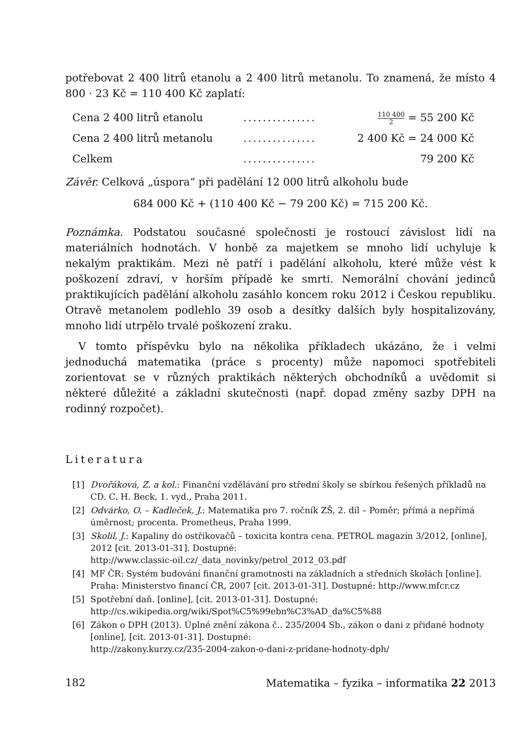potřebovat 2 400 litrů etanolu a 2 400 litrů metanolu. To znamená, že místo 4 800 · 23 Kč = 110 400 Kč zaplatí:
| Cena 2 400 litrů etanolu | ............... | 110 400 2 = 55 200 Kč |
| Cena 2 400 litrů metanolu | ............... | 2 400 Kč = 24 000 Kč |
| Celkem | ............... | 79 200 Kč |
Závěr. Celková „úspora“ při padělání 12 000 litrů alkoholu bude
684 000 Kč + (110 400 Kč − 79 200 Kč) = 715 200 Kč.
Poznámka. Podstatou současné společnosti je rostoucí závislost lidí na materiálních hodnotách. V honbě za majetkem se mnoho lidí uchyluje k nekalým praktikám. Mezi ně patří i padělání alkoholu, které může vést k poškození zdraví, v horším případě ke smrti. Nemorální chování jedinců praktikujících padělání alkoholu zasáhlo koncem roku 2012 i Českou republiku. Otravě metanolem podlehlo 39 osob a desítky dalších byly hospitalizovány, mnoho lidí utrpělo trvalé poškození zraku.
V tomto příspěvku bylo na několika příkladech ukázáno, že i velmi jednoduchá matematika (práce s procenty) může napomoci spotřebiteli zorientovat se v různých praktikách některých obchodníků a uvědomit si některé důležité a základní skutečnosti (např. dopad změny sazby DPH na rodinný rozpočet).
Literatura
[1] Dvořáková, Z. a kol.: Finanční vzdělávání pro střední školy se sbírkou řešených příkladů na CD. C. H. Beck, 1. vyd., Praha 2011.
[2] Odvárko, O. – Kadleček, J.: Matematika pro 7. ročník ZŠ, 2. díl – Poměr; přímá a nepřímá úměrnost; procenta. Prometheus, Praha 1999.
[3] Skolil, J.: Kapaliny do ostřikovačů – toxicita kontra cena. PETROL magazín 3/2012, [online], 2012 [cit. 2013-01-31]. Dostupné:
http://www.classic-oil.cz/_data_novinky/petrol_2012_03.pdf
[4] MF ČR: Systém budování finanční gramotnosti na základních a středních školách [online]. Praha: Ministerstvo financí ČR, 2007 [cit. 2013-01-31]. Dostupné: http://www.mfcr.cz
[5] Spotřební daň. [online], [cit. 2013-01-31]. Dostupné:
http://cs.wikipedia.org/wiki/Spot%C5%99ebn%C3%AD_da%C5%88
[6] Zákon o DPH (2013). Úplné znění zákona č.. 235/2004 Sb., zákon o dani z přidané hodnoty [online], [cit. 2013-01-31]. Dostupné:
http://zakony.kurzy.cz/235-2004-zakon-o-dani-z-pridane-hodnoty-dph/
182 Matematika – fyzika – informatika 22 2013